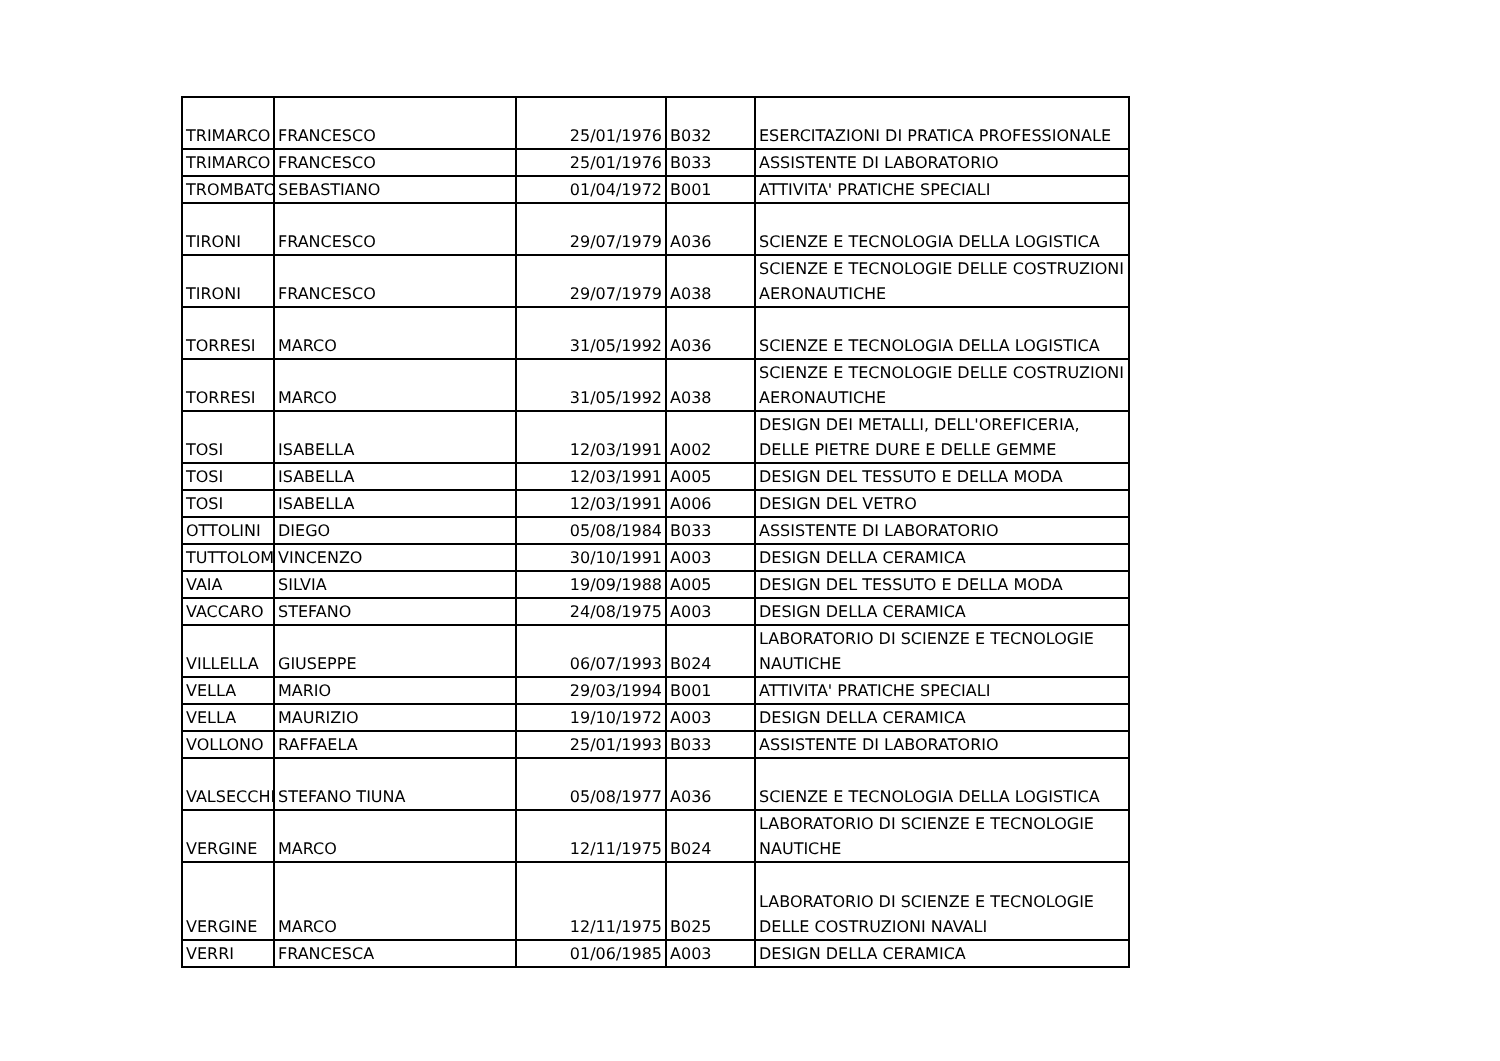| TRIMARCO | FRANCESCO | 25/01/1976 | B032 | ESERCITAZIONI DI PRATICA PROFESSIONALE |
| TRIMARCO | FRANCESCO | 25/01/1976 | B033 | ASSISTENTE DI LABORATORIO |
| TROMBATO | SEBASTIANO | 01/04/1972 | B001 | ATTIVITA' PRATICHE SPECIALI |
| TIRONI | FRANCESCO | 29/07/1979 | A036 | SCIENZE E TECNOLOGIA DELLA LOGISTICA |
| TIRONI | FRANCESCO | 29/07/1979 | A038 | SCIENZE E TECNOLOGIE DELLE COSTRUZIONI AERONAUTICHE |
| TORRESI | MARCO | 31/05/1992 | A036 | SCIENZE E TECNOLOGIA DELLA LOGISTICA |
| TORRESI | MARCO | 31/05/1992 | A038 | SCIENZE E TECNOLOGIE DELLE COSTRUZIONI AERONAUTICHE |
| TOSI | ISABELLA | 12/03/1991 | A002 | DESIGN DEI METALLI, DELL'OREFICERIA, DELLE PIETRE DURE E DELLE GEMME |
| TOSI | ISABELLA | 12/03/1991 | A005 | DESIGN DEL TESSUTO E DELLA MODA |
| TOSI | ISABELLA | 12/03/1991 | A006 | DESIGN DEL VETRO |
| OTTOLINI | DIEGO | 05/08/1984 | B033 | ASSISTENTE DI LABORATORIO |
| TUTTOLOM | VINCENZO | 30/10/1991 | A003 | DESIGN DELLA CERAMICA |
| VAIA | SILVIA | 19/09/1988 | A005 | DESIGN DEL TESSUTO E DELLA MODA |
| VACCARO | STEFANO | 24/08/1975 | A003 | DESIGN DELLA CERAMICA |
| VILLELLA | GIUSEPPE | 06/07/1993 | B024 | LABORATORIO DI SCIENZE E TECNOLOGIE NAUTICHE |
| VELLA | MARIO | 29/03/1994 | B001 | ATTIVITA' PRATICHE SPECIALI |
| VELLA | MAURIZIO | 19/10/1972 | A003 | DESIGN DELLA CERAMICA |
| VOLLONO | RAFFAELA | 25/01/1993 | B033 | ASSISTENTE DI LABORATORIO |
| VALSECCHI | STEFANO TIUNA | 05/08/1977 | A036 | SCIENZE E TECNOLOGIA DELLA LOGISTICA |
| VERGINE | MARCO | 12/11/1975 | B024 | LABORATORIO DI SCIENZE E TECNOLOGIE NAUTICHE |
| VERGINE | MARCO | 12/11/1975 | B025 | LABORATORIO DI SCIENZE E TECNOLOGIE DELLE COSTRUZIONI NAVALI |
| VERRI | FRANCESCA | 01/06/1985 | A003 | DESIGN DELLA CERAMICA |